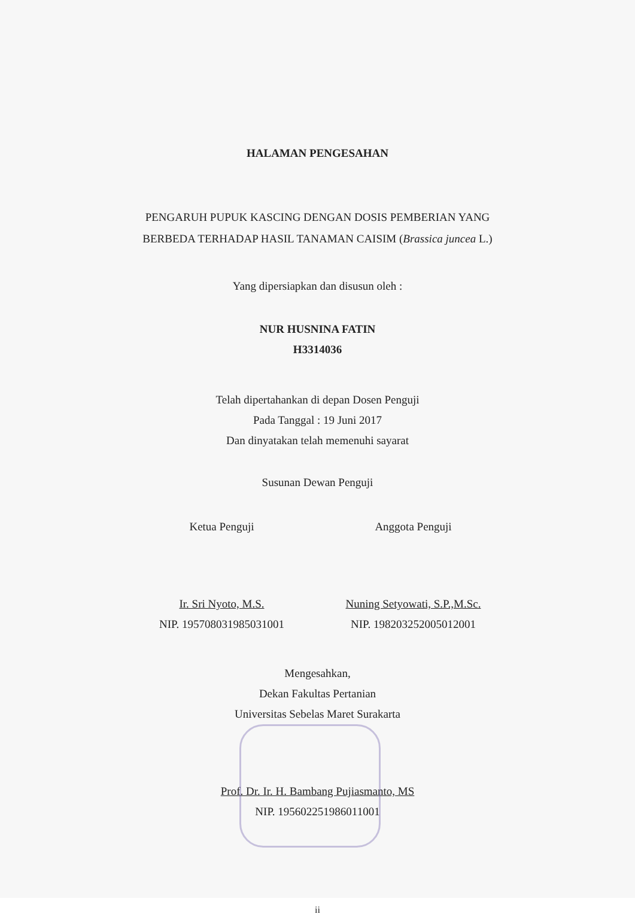HALAMAN PENGESAHAN
PENGARUH PUPUK KASCING DENGAN DOSIS PEMBERIAN YANG
BERBEDA TERHADAP HASIL TANAMAN CAISIM (Brassica juncea L.)
Yang dipersiapkan dan disusun oleh :
NUR HUSNINA FATIN
H3314036
Telah dipertahankan di depan Dosen Penguji
Pada Tanggal : 19 Juni 2017
Dan dinyatakan telah memenuhi sayarat
Susunan Dewan Penguji
Ketua Penguji
Ir. Sri Nyoto, M.S.
NIP. 195708031985031001
Anggota Penguji
Nuning Setyowati, S.P.,M.Sc.
NIP. 198203252005012001
Mengesahkan,
Dekan Fakultas Pertanian
Universitas Sebelas Maret Surakarta
Prof. Dr. Ir. H. Bambang Pujiasmanto, MS
NIP. 195602251986011001
ii